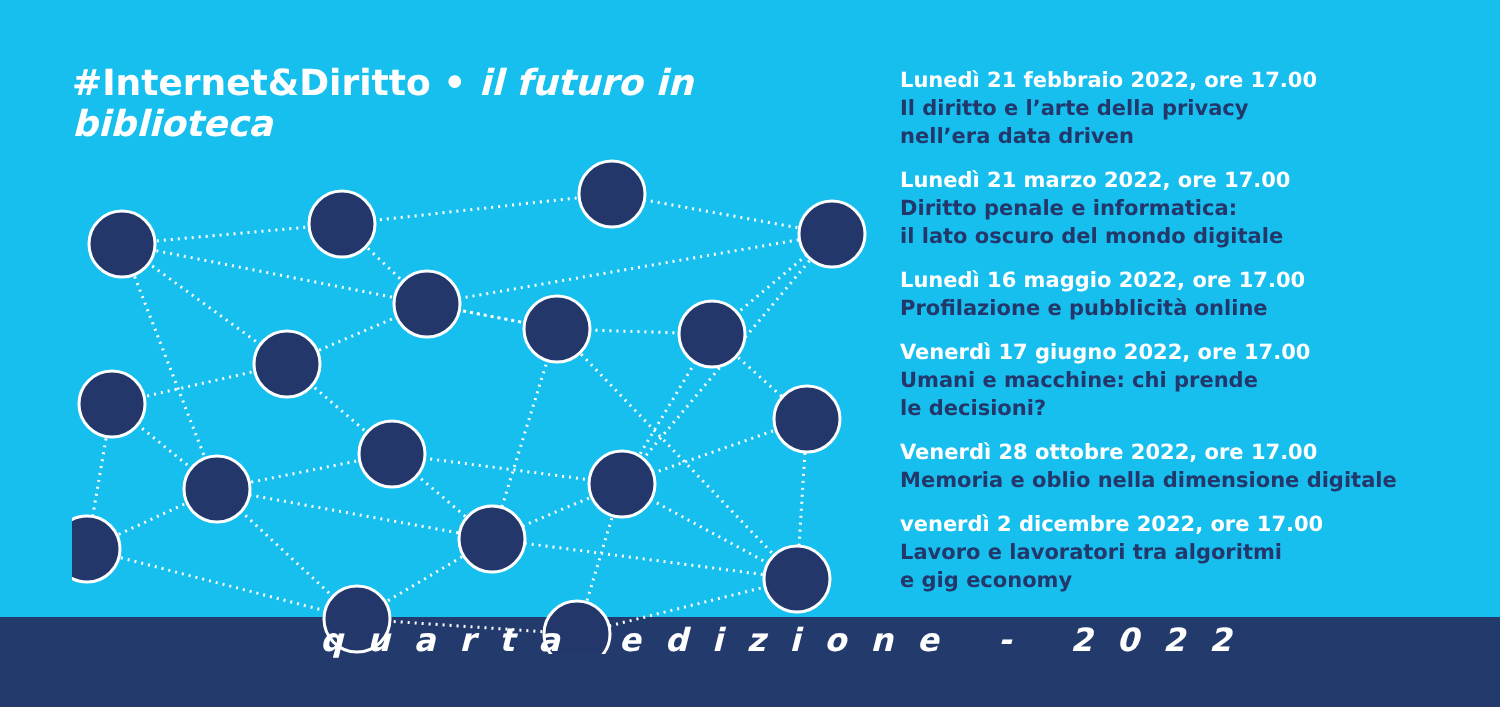#Internet&Diritto • il futuro in biblioteca
Lunedì 21 febbraio 2022, ore 17.00
Il diritto e l’arte della privacy
nell’era data driven
Lunedì 21 marzo 2022, ore 17.00
Diritto penale e informatica:
il lato oscuro del mondo digitale
Lunedì 16 maggio 2022, ore 17.00
Profilazione e pubblicità online
Venerdì 17 giugno 2022, ore 17.00
Umani e macchine: chi prende
le decisioni?
Venerdì 28 ottobre 2022, ore 17.00
Memoria e oblio nella dimensione digitale
venerdì 2 dicembre 2022, ore 17.00
Lavoro e lavoratori tra algoritmi
e gig economy
quarta edizione - 2022